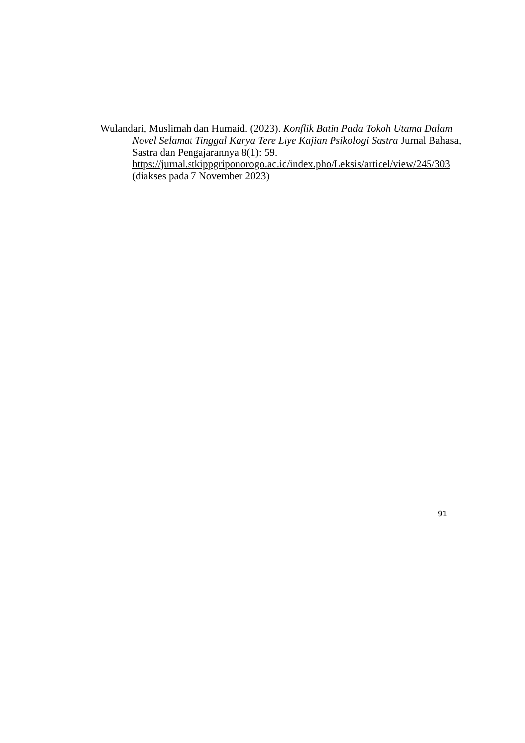Wulandari, Muslimah dan Humaid. (2023). Konflik Batin Pada Tokoh Utama Dalam Novel Selamat Tinggal Karya Tere Liye Kajian Psikologi Sastra Jurnal Bahasa, Sastra dan Pengajarannya 8(1): 59. https://jurnal.stkippgriponorogo.ac.id/index.pho/Leksis/articel/view/245/303 (diakses pada 7 November 2023)
91